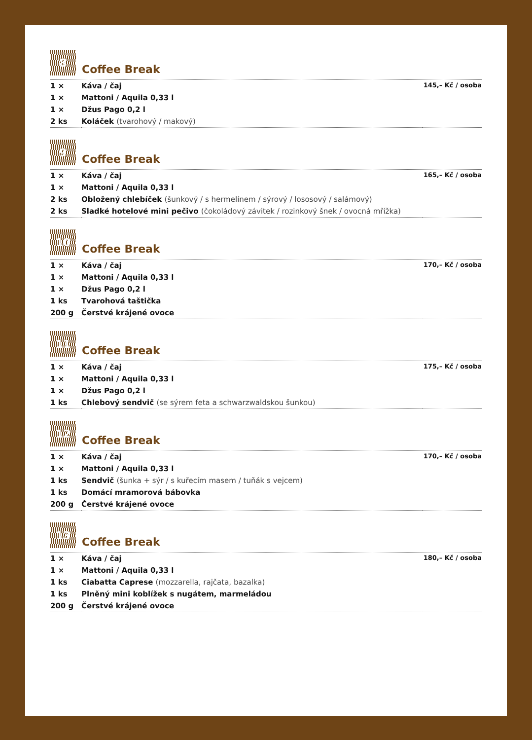8
Coffee Break
| 1 × | Káva / čaj | 145,– Kč / osoba |
| 1 × | Mattoni / Aquila 0,33 l | |
| 1 × | Džus Pago 0,2 l | |
| 2 ks | Koláček (tvarohový / makový) | |
9
Coffee Break
| 1 × | Káva / čaj | 165,– Kč / osoba |
| 1 × | Mattoni / Aquila 0,33 l | |
| 2 ks | Obložený chlebíček (šunkový / s hermelínem / sýrový / lososový / salámový) | |
| 2 ks | Sladké hotelové mini pečivo (čokoládový závitek / rozinkový šnek / ovocná mřížka) | |
10
Coffee Break
| 1 × | Káva / čaj | 170,– Kč / osoba |
| 1 × | Mattoni / Aquila 0,33 l | |
| 1 × | Džus Pago 0,2 l | |
| 1 ks | Tvarohová taštička | |
| 200 g | Čerstvé krájené ovoce | |
11
Coffee Break
| 1 × | Káva / čaj | 175,– Kč / osoba |
| 1 × | Mattoni / Aquila 0,33 l | |
| 1 × | Džus Pago 0,2 l | |
| 1 ks | Chlebový sendvič (se sýrem feta a schwarzwaldskou šunkou) | |
12
Coffee Break
| 1 × | Káva / čaj | 170,– Kč / osoba |
| 1 × | Mattoni / Aquila 0,33 l | |
| 1 ks | Sendvič (šunka + sýr / s kuřecím masem / tuňák s vejcem) | |
| 1 ks | Domácí mramorová bábovka | |
| 200 g | Čerstvé krájené ovoce | |
13
Coffee Break
| 1 × | Káva / čaj | 180,– Kč / osoba |
| 1 × | Mattoni / Aquila 0,33 l | |
| 1 ks | Ciabatta Caprese (mozzarella, rajčata, bazalka) | |
| 1 ks | Plněný mini koblížek s nugátem, marmeládou | |
| 200 g | Čerstvé krájené ovoce | |